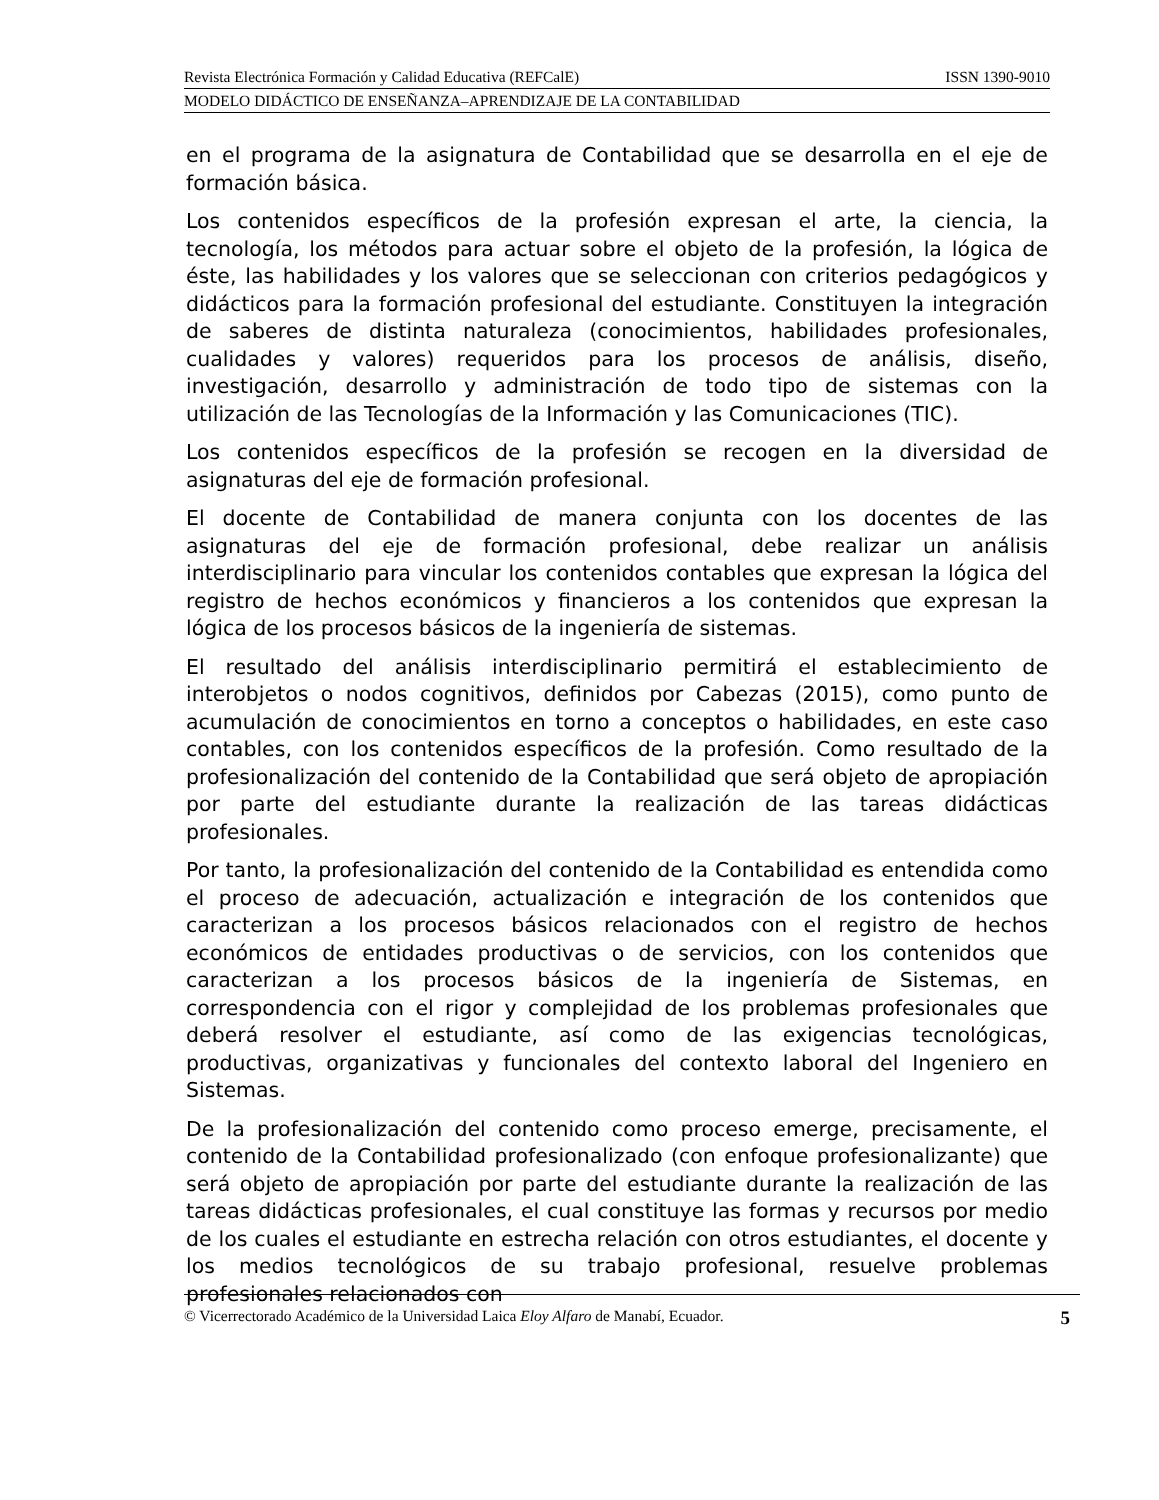Revista Electrónica Formación y Calidad Educativa (REFCalE) ISSN 1390-9010
MODELO DIDÁCTICO DE ENSEÑANZA–APRENDIZAJE DE LA CONTABILIDAD
en el programa de la asignatura de Contabilidad que se desarrolla en el eje de formación básica.
Los contenidos específicos de la profesión expresan el arte, la ciencia, la tecnología, los métodos para actuar sobre el objeto de la profesión, la lógica de éste, las habilidades y los valores que se seleccionan con criterios pedagógicos y didácticos para la formación profesional del estudiante. Constituyen la integración de saberes de distinta naturaleza (conocimientos, habilidades profesionales, cualidades y valores) requeridos para los procesos de análisis, diseño, investigación, desarrollo y administración de todo tipo de sistemas con la utilización de las Tecnologías de la Información y las Comunicaciones (TIC).
Los contenidos específicos de la profesión se recogen en la diversidad de asignaturas del eje de formación profesional.
El docente de Contabilidad de manera conjunta con los docentes de las asignaturas del eje de formación profesional, debe realizar un análisis interdisciplinario para vincular los contenidos contables que expresan la lógica del registro de hechos económicos y financieros a los contenidos que expresan la lógica de los procesos básicos de la ingeniería de sistemas.
El resultado del análisis interdisciplinario permitirá el establecimiento de interobjetos o nodos cognitivos, definidos por Cabezas (2015), como punto de acumulación de conocimientos en torno a conceptos o habilidades, en este caso contables, con los contenidos específicos de la profesión. Como resultado de la profesionalización del contenido de la Contabilidad que será objeto de apropiación por parte del estudiante durante la realización de las tareas didácticas profesionales.
Por tanto, la profesionalización del contenido de la Contabilidad es entendida como el proceso de adecuación, actualización e integración de los contenidos que caracterizan a los procesos básicos relacionados con el registro de hechos económicos de entidades productivas o de servicios, con los contenidos que caracterizan a los procesos básicos de la ingeniería de Sistemas, en correspondencia con el rigor y complejidad de los problemas profesionales que deberá resolver el estudiante, así como de las exigencias tecnológicas, productivas, organizativas y funcionales del contexto laboral del Ingeniero en Sistemas.
De la profesionalización del contenido como proceso emerge, precisamente, el contenido de la Contabilidad profesionalizado (con enfoque profesionalizante) que será objeto de apropiación por parte del estudiante durante la realización de las tareas didácticas profesionales, el cual constituye las formas y recursos por medio de los cuales el estudiante en estrecha relación con otros estudiantes, el docente y los medios tecnológicos de su trabajo profesional, resuelve problemas profesionales relacionados con
© Vicerrectorado Académico de la Universidad Laica Eloy Alfaro de Manabí, Ecuador. 5